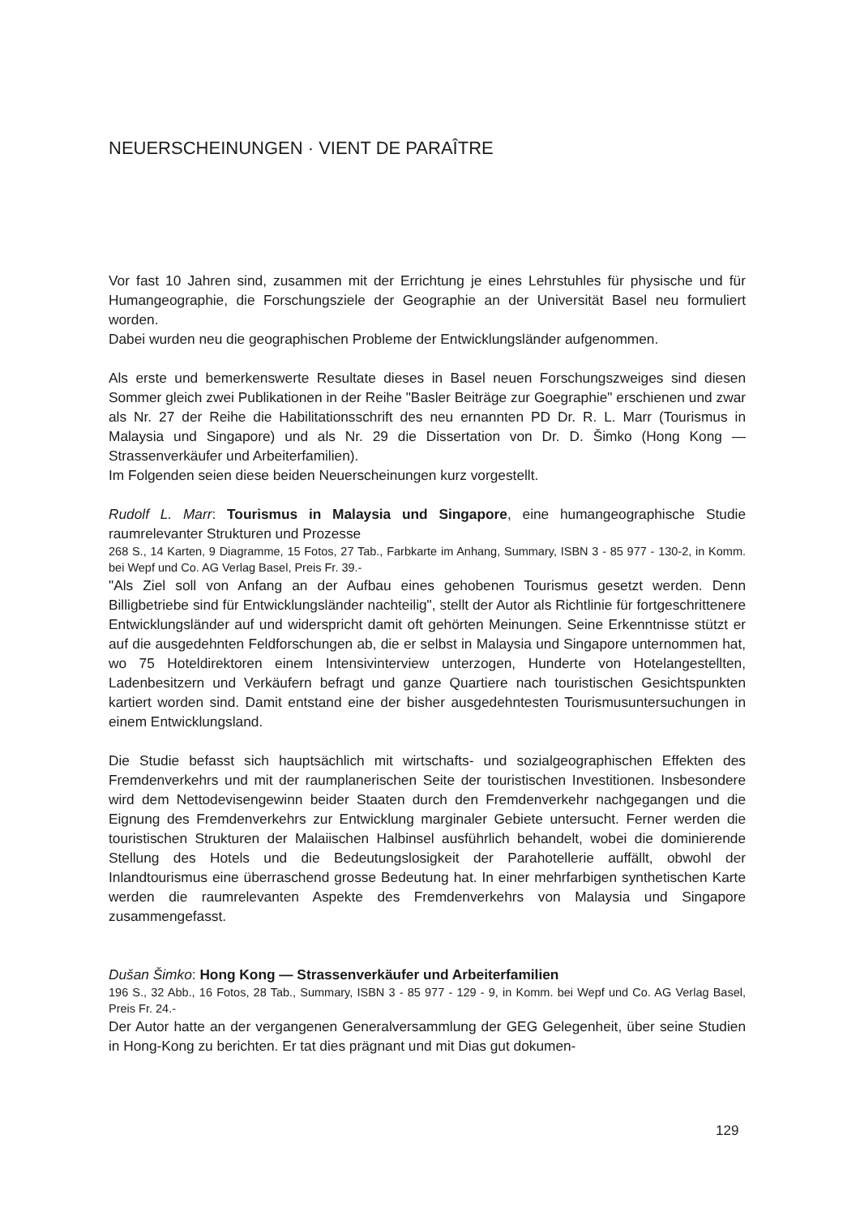NEUERSCHEINUNGEN · VIENT DE PARAÎTRE
Vor fast 10 Jahren sind, zusammen mit der Errichtung je eines Lehrstuhles für physische und für Humangeographie, die Forschungsziele der Geographie an der Universität Basel neu formuliert worden.
Dabei wurden neu die geographischen Probleme der Entwicklungsländer aufgenommen.
Als erste und bemerkenswerte Resultate dieses in Basel neuen Forschungszweiges sind diesen Sommer gleich zwei Publikationen in der Reihe "Basler Beiträge zur Goegraphie" erschienen und zwar als Nr. 27 der Reihe die Habilitationsschrift des neu ernannten PD Dr. R. L. Marr (Tourismus in Malaysia und Singapore) und als Nr. 29 die Dissertation von Dr. D. Šimko (Hong Kong — Strassenverkäufer und Arbeiterfamilien).
Im Folgenden seien diese beiden Neuerscheinungen kurz vorgestellt.
Rudolf L. Marr: Tourismus in Malaysia und Singapore, eine humangeographische Studie raumrelevanter Strukturen und Prozesse
268 S., 14 Karten, 9 Diagramme, 15 Fotos, 27 Tab., Farbkarte im Anhang, Summary, ISBN 3 - 85 977 - 130-2, in Komm. bei Wepf und Co. AG Verlag Basel, Preis Fr. 39.-
"Als Ziel soll von Anfang an der Aufbau eines gehobenen Tourismus gesetzt werden. Denn Billigbetriebe sind für Entwicklungsländer nachteilig", stellt der Autor als Richtlinie für fortgeschrittenere Entwicklungsländer auf und widerspricht damit oft gehörten Meinungen. Seine Erkenntnisse stützt er auf die ausgedehnten Feldforschungen ab, die er selbst in Malaysia und Singapore unternommen hat, wo 75 Hoteldirektoren einem Intensivinterview unterzogen, Hunderte von Hotelangestellten, Ladenbesitzern und Verkäufern befragt und ganze Quartiere nach touristischen Gesichtspunkten kartiert worden sind. Damit entstand eine der bisher ausgedehntesten Tourismusuntersuchungen in einem Entwicklungsland.
Die Studie befasst sich hauptsächlich mit wirtschafts- und sozialgeographischen Effekten des Fremdenverkehrs und mit der raumplanerischen Seite der touristischen Investitionen. Insbesondere wird dem Nettodevisengewinn beider Staaten durch den Fremdenverkehr nachgegangen und die Eignung des Fremdenverkehrs zur Entwicklung marginaler Gebiete untersucht. Ferner werden die touristischen Strukturen der Malaiischen Halbinsel ausführlich behandelt, wobei die dominierende Stellung des Hotels und die Bedeutungslosigkeit der Parahotellerie auffällt, obwohl der Inlandtourismus eine überraschend grosse Bedeutung hat. In einer mehrfarbigen synthetischen Karte werden die raumrelevanten Aspekte des Fremdenverkehrs von Malaysia und Singapore zusammengefasst.
Dušan Šimko: Hong Kong — Strassenverkäufer und Arbeiterfamilien
196 S., 32 Abb., 16 Fotos, 28 Tab., Summary, ISBN 3 - 85 977 - 129 - 9, in Komm. bei Wepf und Co. AG Verlag Basel, Preis Fr. 24.-
Der Autor hatte an der vergangenen Generalversammlung der GEG Gelegenheit, über seine Studien in Hong-Kong zu berichten. Er tat dies prägnant und mit Dias gut dokumen-
129